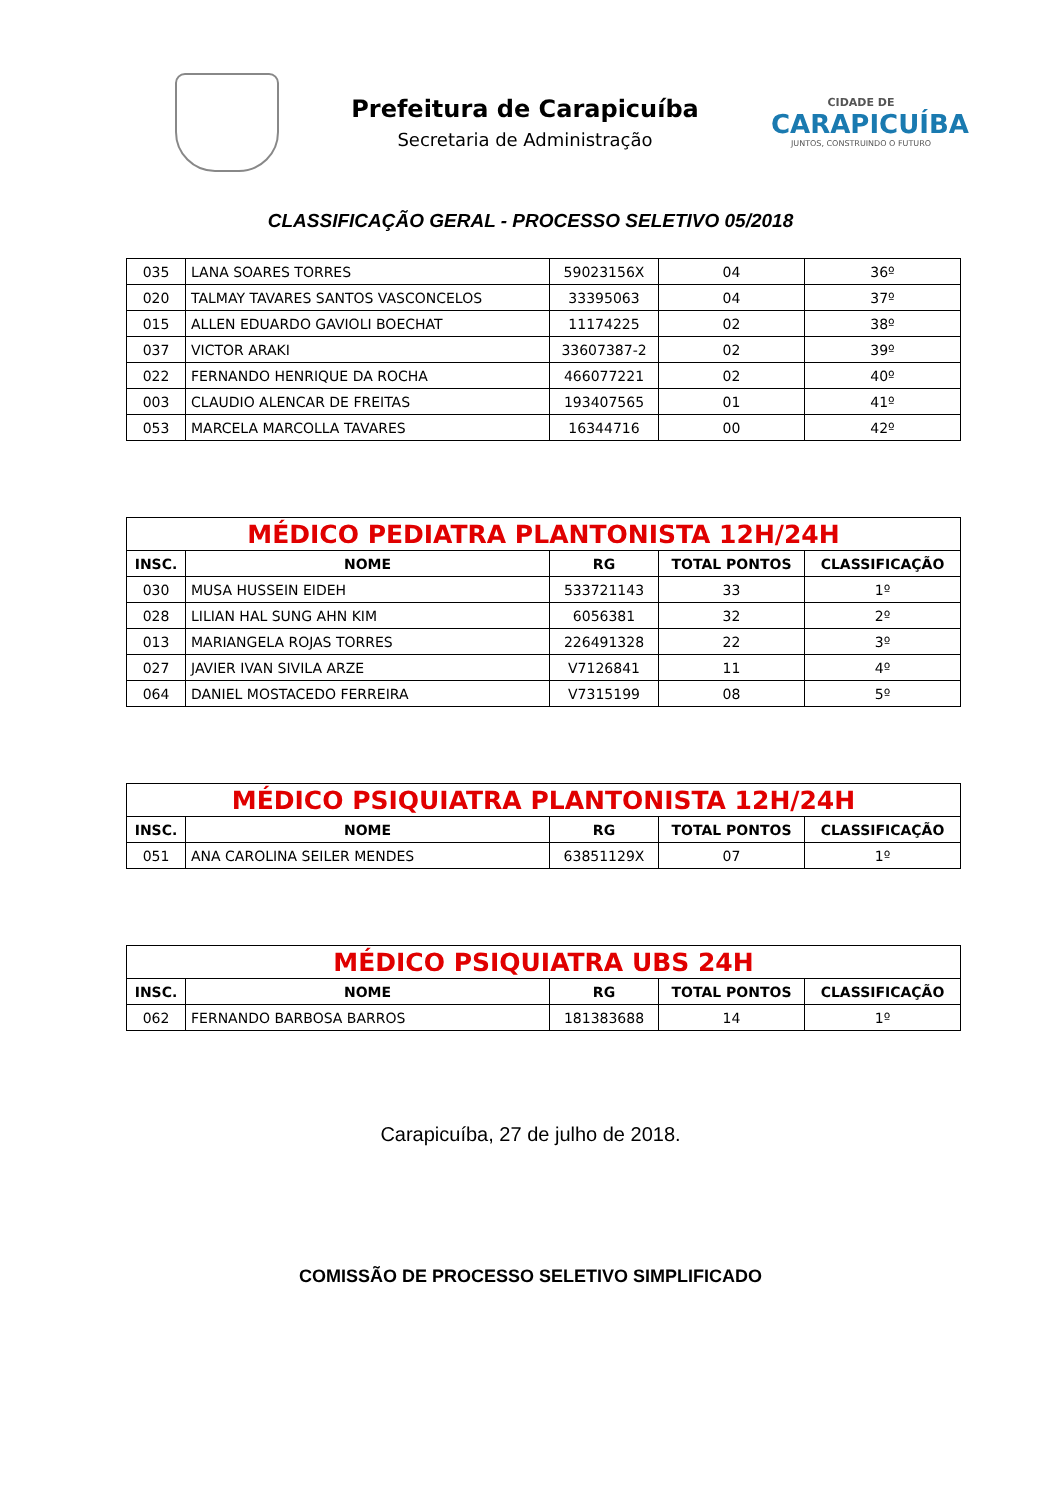Prefeitura de Carapicuíba
Secretaria de Administração
CIDADE DE
CARAPICUÍBA
JUNTOS, CONSTRUINDO O FUTURO
CLASSIFICAÇÃO GERAL - PROCESSO SELETIVO 05/2018
| 035 | LANA SOARES TORRES | 59023156X | 04 | 36º |
| 020 | TALMAY TAVARES SANTOS VASCONCELOS | 33395063 | 04 | 37º |
| 015 | ALLEN EDUARDO GAVIOLI BOECHAT | 11174225 | 02 | 38º |
| 037 | VICTOR ARAKI | 33607387-2 | 02 | 39º |
| 022 | FERNANDO HENRIQUE DA ROCHA | 466077221 | 02 | 40º |
| 003 | CLAUDIO ALENCAR DE FREITAS | 193407565 | 01 | 41º |
| 053 | MARCELA MARCOLLA TAVARES | 16344716 | 00 | 42º |
| MÉDICO PEDIATRA PLANTONISTA 12H/24H | | | | |
| --- | --- | --- | --- | --- |
| INSC. | NOME | RG | TOTAL PONTOS | CLASSIFICAÇÃO |
| 030 | MUSA HUSSEIN EIDEH | 533721143 | 33 | 1º |
| 028 | LILIAN HAL SUNG AHN KIM | 6056381 | 32 | 2º |
| 013 | MARIANGELA ROJAS TORRES | 226491328 | 22 | 3º |
| 027 | JAVIER IVAN SIVILA ARZE | V7126841 | 11 | 4º |
| 064 | DANIEL MOSTACEDO FERREIRA | V7315199 | 08 | 5º |
| MÉDICO PSIQUIATRA PLANTONISTA 12H/24H | | | | |
| --- | --- | --- | --- | --- |
| INSC. | NOME | RG | TOTAL PONTOS | CLASSIFICAÇÃO |
| 051 | ANA CAROLINA SEILER MENDES | 63851129X | 07 | 1º |
| MÉDICO PSIQUIATRA UBS 24H | | | | |
| --- | --- | --- | --- | --- |
| INSC. | NOME | RG | TOTAL PONTOS | CLASSIFICAÇÃO |
| 062 | FERNANDO BARBOSA BARROS | 181383688 | 14 | 1º |
Carapicuíba, 27 de julho de 2018.
COMISSÃO DE PROCESSO SELETIVO SIMPLIFICADO